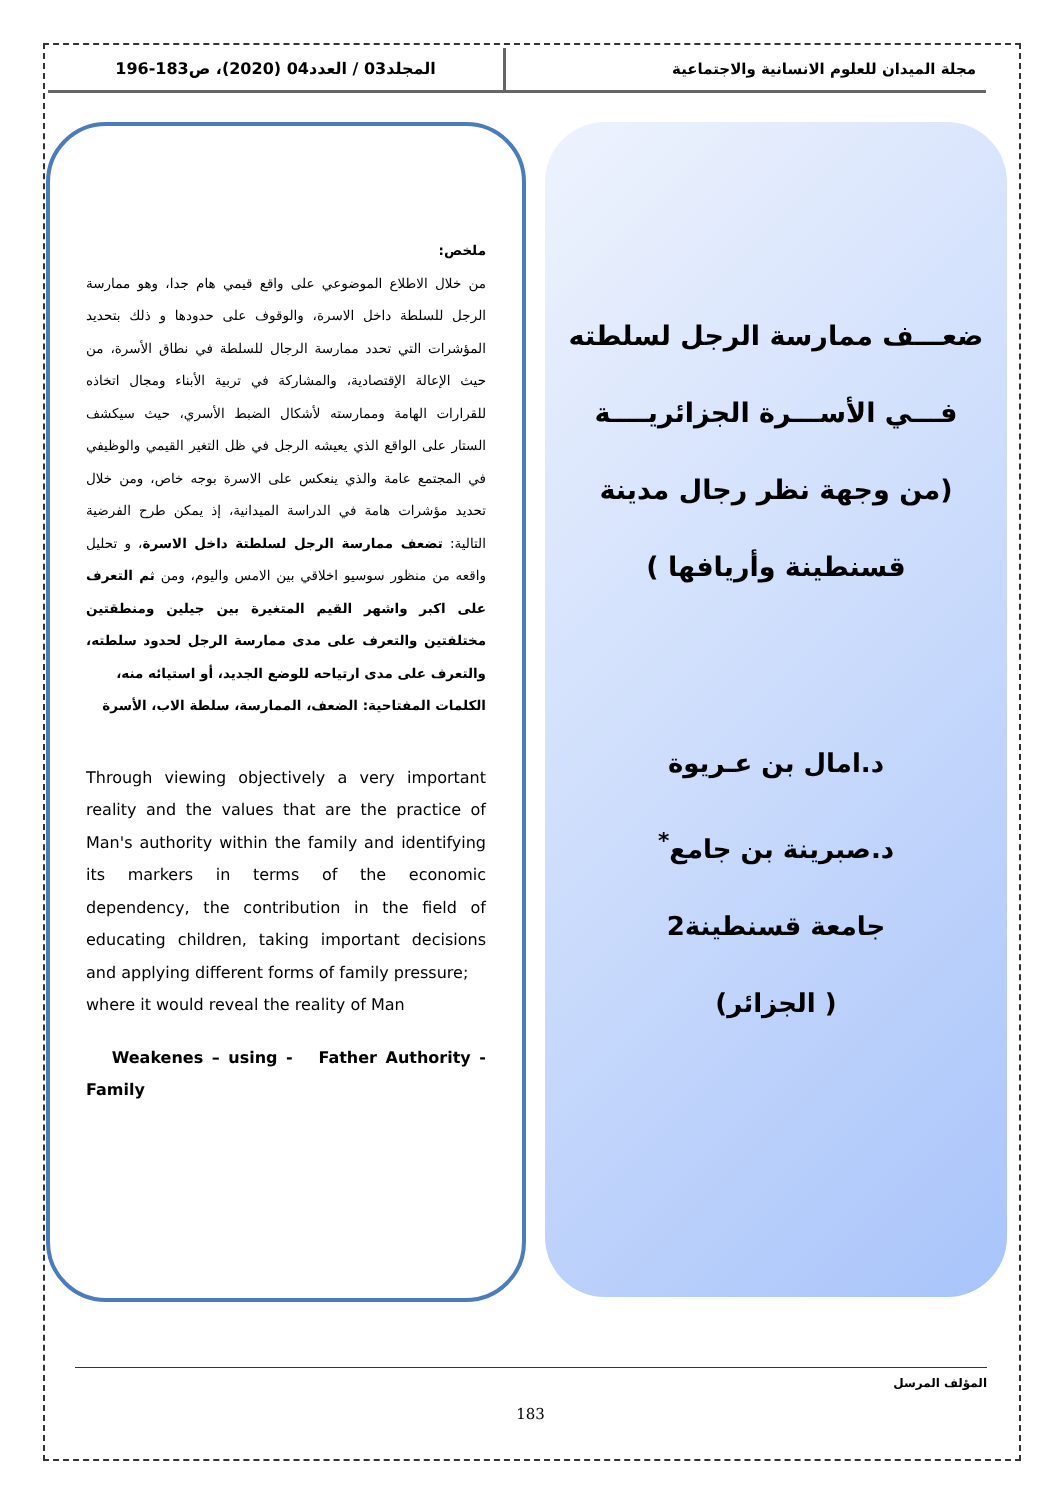مجلة الميدان للعلوم الانسانية والاجتماعية
المجلد03 / العدد04 (2020)، ص183-196
ضعـــف ممارسة الرجل لسلطته
فـــي الأســـرة الجزائريــــة
(من وجهة نظر رجال مدينة
قسنطينة وأريافها )
د.امال بن عـريوة
د.صبرينة بن جامع<sup>*</sup>
جامعة قسنطينة2
( الجزائر)
ملخص:
من خلال الاطلاع الموضوعي على واقع قيمي هام جدا، وهو ممارسة الرجل للسلطة داخل الاسرة، والوقوف على حدودها و ذلك بتحديد المؤشرات التي تحدد ممارسة الرجال للسلطة في نطاق الأسرة، من حيث الإعالة الإقتصادية، والمشاركة في تربية الأبناء ومجال اتخاذه للقرارات الهامة وممارسته لأشكال الضبط الأسري، حيث سيكشف الستار على الواقع الذي يعيشه الرجل في ظل التغير القيمي والوظيفي في المجتمع عامة والذي ينعكس على الاسرة بوجه خاص، ومن خلال تحديد مؤشرات هامة في الدراسة الميدانية، إذ يمكن طرح الفرضية التالية: تضعف ممارسة الرجل لسلطتة داخل الاسرة، و تحليل واقعه من منظور سوسيو اخلاقي بين الامس واليوم، ومن ثم التعرف على اكبر واشهر القيم المتغيرة بين جيلين ومنطقتين مختلفتين والتعرف على مدى ممارسة الرجل لحدود سلطته، والتعرف على مدى ارتياحه للوضع الجديد، أو استيائه منه،
الكلمات المفتاحية: الضعف، الممارسة، سلطة الاب، الأسرة
Through viewing objectively a very important reality and the values that are the practice of Man's authority within the family and identifying its markers in terms of the economic dependency, the contribution in the field of educating children, taking important decisions and applying different forms of family pressure;
where it would reveal the reality of Man
Weakenes – using - Father Authority - Family
المؤلف المرسل
183